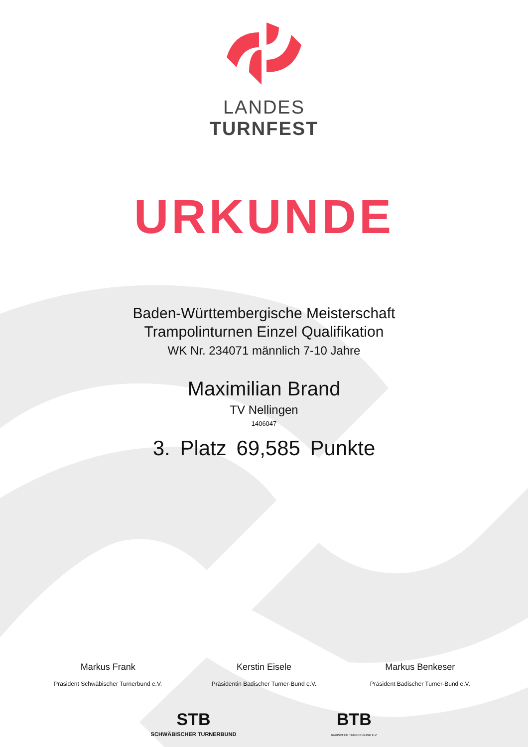LANDES
TURNFEST
URKUNDE
Baden-Württembergische Meisterschaft
Trampolinturnen Einzel Qualifikation
WK Nr. 234071 männlich 7-10 Jahre
Maximilian Brand
TV Nellingen
1406047
3. Platz 69,585 Punkte
Markus Frank
Präsident Schwäbischer Turnerbund e.V.
Kerstin Eisele
Präsidentin Badischer Turner-Bund e.V.
Markus Benkeser
Präsident Badischer Turner-Bund e.V.
STB
SCHWÄBISCHER TURNERBUND
BTB
BADISCHER TURNER-BUND E.V.